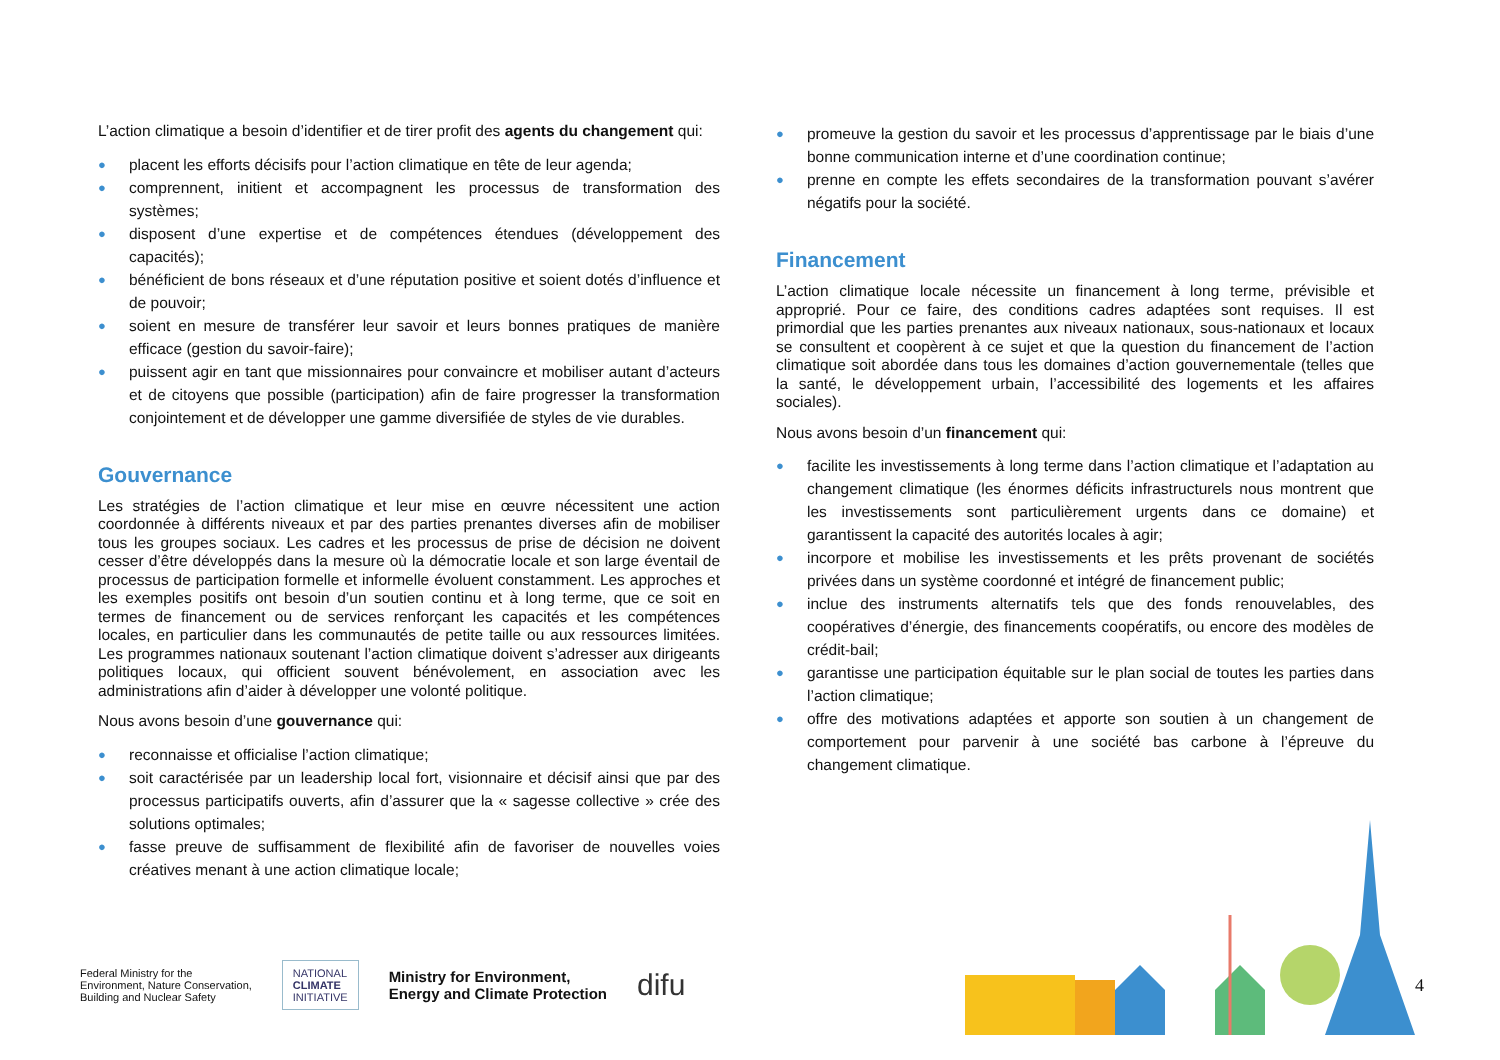L’action climatique a besoin d’identifier et de tirer profit des agents du changement qui:
● placent les efforts décisifs pour l’action climatique en tête de leur agenda;
● comprennent, initient et accompagnent les processus de transformation des systèmes;
● disposent d’une expertise et de compétences étendues (développement des capacités);
● bénéficient de bons réseaux et d’une réputation positive et soient dotés d’influence et de pouvoir;
● soient en mesure de transférer leur savoir et leurs bonnes pratiques de manière efficace (gestion du savoir-faire);
● puissent agir en tant que missionnaires pour convaincre et mobiliser autant d’acteurs et de citoyens que possible (participation) afin de faire progresser la transformation conjointement et de développer une gamme diversifiée de styles de vie durables.
Gouvernance
Les stratégies de l’action climatique et leur mise en œuvre nécessitent une action coordonnée à différents niveaux et par des parties prenantes diverses afin de mobiliser tous les groupes sociaux. Les cadres et les processus de prise de décision ne doivent cesser d’être développés dans la mesure où la démocratie locale et son large éventail de processus de participation formelle et informelle évoluent constamment. Les approches et les exemples positifs ont besoin d’un soutien continu et à long terme, que ce soit en termes de financement ou de services renforçant les capacités et les compétences locales, en particulier dans les communautés de petite taille ou aux ressources limitées. Les programmes nationaux soutenant l’action climatique doivent s’adresser aux dirigeants politiques locaux, qui officient souvent bénévolement, en association avec les administrations afin d’aider à développer une volonté politique.
Nous avons besoin d’une gouvernance qui:
● reconnaisse et officialise l’action climatique;
● soit caractérisée par un leadership local fort, visionnaire et décisif ainsi que par des processus participatifs ouverts, afin d’assurer que la « sagesse collective » crée des solutions optimales;
● fasse preuve de suffisamment de flexibilité afin de favoriser de nouvelles voies créatives menant à une action climatique locale;
● promeuve la gestion du savoir et les processus d’apprentissage par le biais d’une bonne communication interne et d’une coordination continue;
● prenne en compte les effets secondaires de la transformation pouvant s’avérer négatifs pour la société.
Financement
L’action climatique locale nécessite un financement à long terme, prévisible et approprié. Pour ce faire, des conditions cadres adaptées sont requises. Il est primordial que les parties prenantes aux niveaux nationaux, sous-nationaux et locaux se consultent et coopèrent à ce sujet et que la question du financement de l’action climatique soit abordée dans tous les domaines d’action gouvernementale (telles que la santé, le développement urbain, l’accessibilité des logements et les affaires sociales).
Nous avons besoin d’un financement qui:
● facilite les investissements à long terme dans l’action climatique et l’adaptation au changement climatique (les énormes déficits infrastructurels nous montrent que les investissements sont particulièrement urgents dans ce domaine) et garantissent la capacité des autorités locales à agir;
● incorpore et mobilise les investissements et les prêts provenant de sociétés privées dans un système coordonné et intégré de financement public;
● inclue des instruments alternatifs tels que des fonds renouvelables, des coopératives d’énergie, des financements coopératifs, ou encore des modèles de crédit-bail;
● garantisse une participation équitable sur le plan social de toutes les parties dans l’action climatique;
● offre des motivations adaptées et apporte son soutien à un changement de comportement pour parvenir à une société bas carbone à l’épreuve du changement climatique.
4
Federal Ministry for the
Environment, Nature Conservation,
Building and Nuclear Safety
NATIONAL
CLIMATE
INITIATIVE
Ministry for Environment,
Energy and Climate Protection
difu